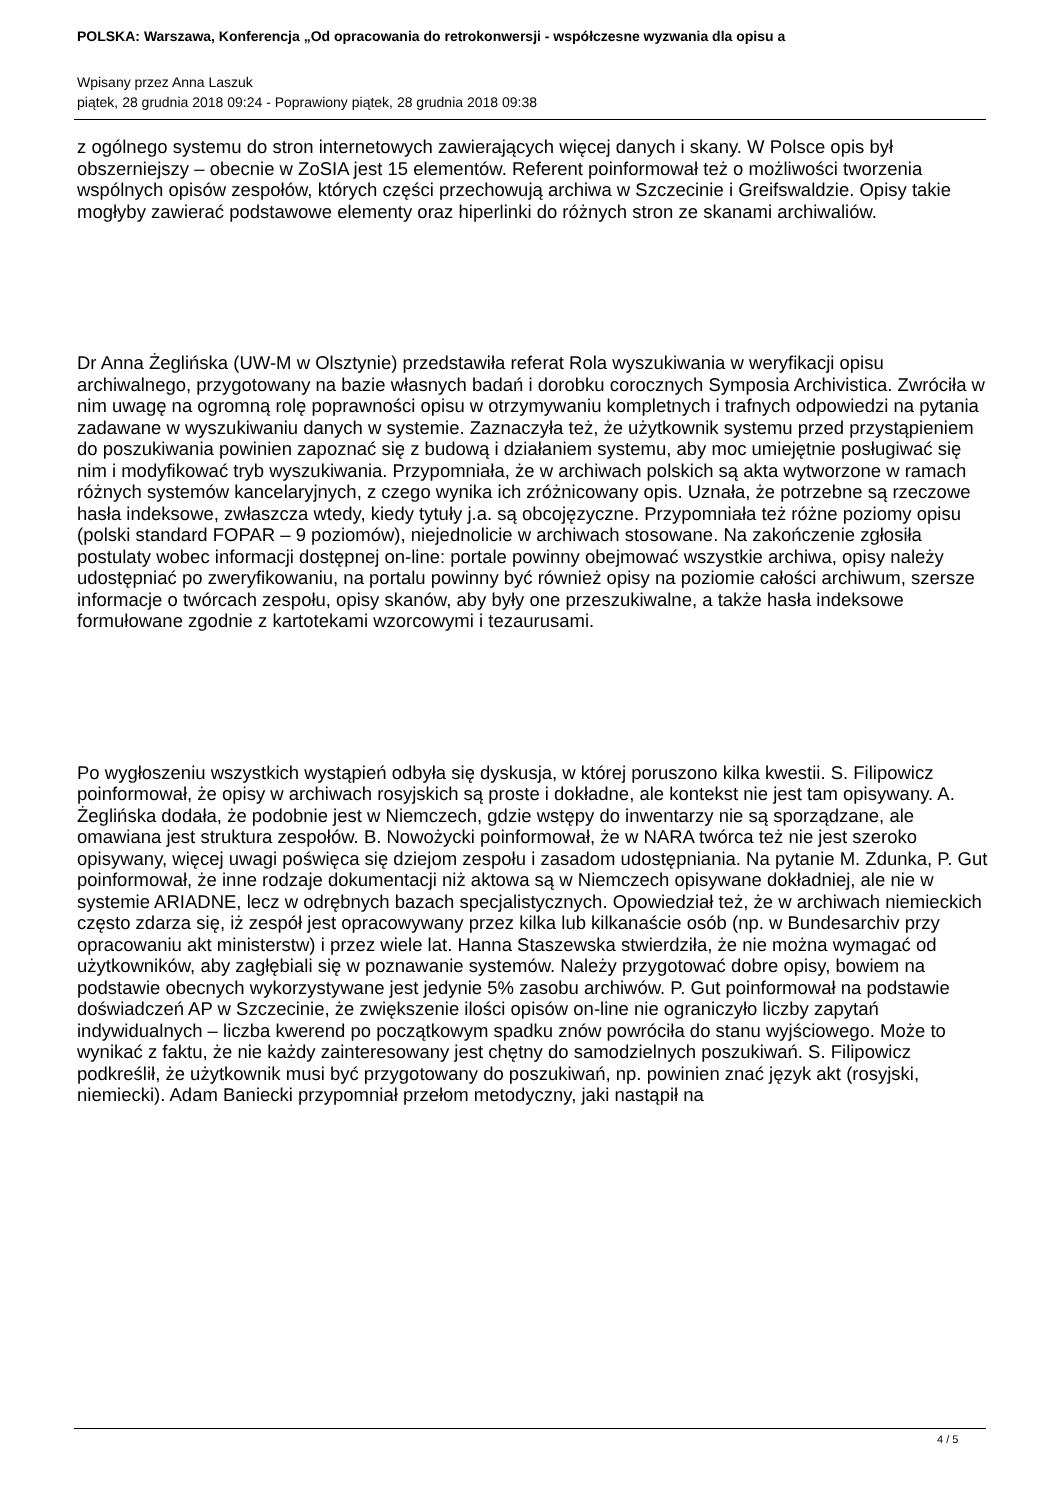POLSKA: Warszawa, Konferencja „Od opracowania do retrokonwersji - współczesne wyzwania dla opisu a
Wpisany przez Anna Laszuk
piątek, 28 grudnia 2018 09:24 - Poprawiony piątek, 28 grudnia 2018 09:38
z ogólnego systemu do stron internetowych zawierających więcej danych i skany. W Polsce opis był obszerniejszy – obecnie w ZoSIA jest 15 elementów. Referent poinformował też o możliwości tworzenia wspólnych opisów zespołów, których części przechowują archiwa w Szczecinie i Greifswaldzie. Opisy takie mogłyby zawierać podstawowe elementy oraz hiperlinki do różnych stron ze skanami archiwaliów.
Dr Anna Żeglińska (UW-M w Olsztynie) przedstawiła referat Rola wyszukiwania w weryfikacji opisu archiwalnego, przygotowany na bazie własnych badań i dorobku corocznych Symposia Archivistica. Zwróciła w nim uwagę na ogromną rolę poprawności opisu w otrzymywaniu kompletnych i trafnych odpowiedzi na pytania zadawane w wyszukiwaniu danych w systemie. Zaznaczyła też, że użytkownik systemu przed przystąpieniem do poszukiwania powinien zapoznać się z budową i działaniem systemu, aby moc umiejętnie posługiwać się nim i modyfikować tryb wyszukiwania. Przypomniała, że w archiwach polskich są akta wytworzone w ramach różnych systemów kancelaryjnych, z czego wynika ich zróżnicowany opis. Uznała, że potrzebne są rzeczowe hasła indeksowe, zwłaszcza wtedy, kiedy tytuły j.a. są obcojęzyczne. Przypomniała też różne poziomy opisu (polski standard FOPAR – 9 poziomów), niejednolicie w archiwach stosowane. Na zakończenie zgłosiła postulaty wobec informacji dostępnej on-line: portale powinny obejmować wszystkie archiwa, opisy należy udostępniać po zweryfikowaniu, na portalu powinny być również opisy na poziomie całości archiwum, szersze informacje o twórcach zespołu, opisy skanów, aby były one przeszukiwalne, a także hasła indeksowe formułowane zgodnie z kartotekami wzorcowymi i tezaurusami.
Po wygłoszeniu wszystkich wystąpień odbyła się dyskusja, w której poruszono kilka kwestii. S. Filipowicz poinformował, że opisy w archiwach rosyjskich są proste i dokładne, ale kontekst nie jest tam opisywany. A. Żeglińska dodała, że podobnie jest w Niemczech, gdzie wstępy do inwentarzy nie są sporządzane, ale omawiana jest struktura zespołów. B. Nowożycki poinformował, że w NARA twórca też nie jest szeroko opisywany, więcej uwagi poświęca się dziejom zespołu i zasadom udostępniania. Na pytanie M. Zdunka, P. Gut poinformował, że inne rodzaje dokumentacji niż aktowa są w Niemczech opisywane dokładniej, ale nie w systemie ARIADNE, lecz w odrębnych bazach specjalistycznych. Opowiedział też, że w archiwach niemieckich często zdarza się, iż zespół jest opracowywany przez kilka lub kilkanaście osób (np. w Bundesarchiv przy opracowaniu akt ministerstw) i przez wiele lat. Hanna Staszewska stwierdziła, że nie można wymagać od użytkowników, aby zagłębiali się w poznawanie systemów. Należy przygotować dobre opisy, bowiem na podstawie obecnych wykorzystywane jest jedynie 5% zasobu archiwów. P. Gut poinformował na podstawie doświadczeń AP w Szczecinie, że zwiększenie ilości opisów on-line nie ograniczyło liczby zapytań indywidualnych – liczba kwerend po początkowym spadku znów powróciła do stanu wyjściowego. Może to wynikać z faktu, że nie każdy zainteresowany jest chętny do samodzielnych poszukiwań. S. Filipowicz podkreślił, że użytkownik musi być przygotowany do poszukiwań, np. powinien znać język akt (rosyjski, niemiecki). Adam Baniecki przypomniał przełom metodyczny, jaki nastąpił na
4 / 5